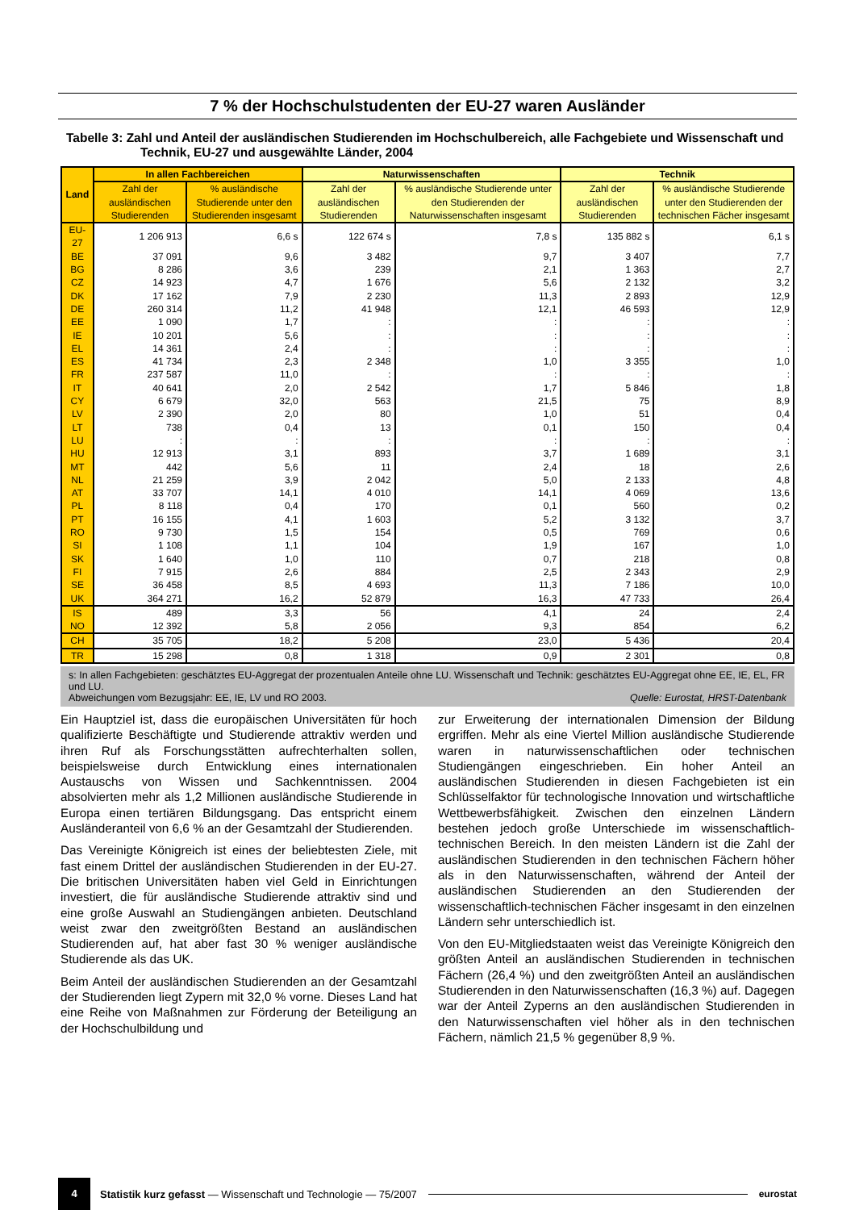7 % der Hochschulstudenten der EU-27 waren Ausländer
Tabelle 3: Zahl und Anteil der ausländischen Studierenden im Hochschulbereich, alle Fachgebiete und Wissenschaft und Technik, EU-27 und ausgewählte Länder, 2004
| Land | In allen Fachbereichen | | Naturwissenschaften | | Technik | |
| --- | --- | --- | --- | --- | --- | --- |
| | Zahl der ausländischen Studierenden | % ausländische Studierende unter den Studierenden insgesamt | Zahl der ausländischen Studierenden | % ausländische Studierende unter den Studierenden der Naturwissenschaften insgesamt | Zahl der ausländischen Studierenden | % ausländische Studierende unter den Studierenden der technischen Fächer insgesamt |
| EU-27 | 1 206 913 | 6,6 s | 122 674 s | 7,8 s | 135 882 s | 6,1 s |
| BE | 37 091 | 9,6 | 3 482 | 9,7 | 3 407 | 7,7 |
| BG | 8 286 | 3,6 | 239 | 2,1 | 1 363 | 2,7 |
| CZ | 14 923 | 4,7 | 1 676 | 5,6 | 2 132 | 3,2 |
| DK | 17 162 | 7,9 | 2 230 | 11,3 | 2 893 | 12,9 |
| DE | 260 314 | 11,2 | 41 948 | 12,1 | 46 593 | 12,9 |
| EE | 1 090 | 1,7 | : | : | : | : |
| IE | 10 201 | 5,6 | : | : | : | : |
| EL | 14 361 | 2,4 | : | : | : | : |
| ES | 41 734 | 2,3 | 2 348 | 1,0 | 3 355 | 1,0 |
| FR | 237 587 | 11,0 | : | : | : | : |
| IT | 40 641 | 2,0 | 2 542 | 1,7 | 5 846 | 1,8 |
| CY | 6 679 | 32,0 | 563 | 21,5 | 75 | 8,9 |
| LV | 2 390 | 2,0 | 80 | 1,0 | 51 | 0,4 |
| LT | 738 | 0,4 | 13 | 0,1 | 150 | 0,4 |
| LU | : | : | : | : | : | : |
| HU | 12 913 | 3,1 | 893 | 3,7 | 1 689 | 3,1 |
| MT | 442 | 5,6 | 11 | 2,4 | 18 | 2,6 |
| NL | 21 259 | 3,9 | 2 042 | 5,0 | 2 133 | 4,8 |
| AT | 33 707 | 14,1 | 4 010 | 14,1 | 4 069 | 13,6 |
| PL | 8 118 | 0,4 | 170 | 0,1 | 560 | 0,2 |
| PT | 16 155 | 4,1 | 1 603 | 5,2 | 3 132 | 3,7 |
| RO | 9 730 | 1,5 | 154 | 0,5 | 769 | 0,6 |
| SI | 1 108 | 1,1 | 104 | 1,9 | 167 | 1,0 |
| SK | 1 640 | 1,0 | 110 | 0,7 | 218 | 0,8 |
| FI | 7 915 | 2,6 | 884 | 2,5 | 2 343 | 2,9 |
| SE | 36 458 | 8,5 | 4 693 | 11,3 | 7 186 | 10,0 |
| UK | 364 271 | 16,2 | 52 879 | 16,3 | 47 733 | 26,4 |
| IS | 489 | 3,3 | 56 | 4,1 | 24 | 2,4 |
| NO | 12 392 | 5,8 | 2 056 | 9,3 | 854 | 6,2 |
| CH | 35 705 | 18,2 | 5 208 | 23,0 | 5 436 | 20,4 |
| TR | 15 298 | 0,8 | 1 318 | 0,9 | 2 301 | 0,8 |
s: In allen Fachgebieten: geschätztes EU-Aggregat der prozentualen Anteile ohne LU. Wissenschaft und Technik: geschätztes EU-Aggregat ohne EE, IE, EL, FR und LU.
Abweichungen vom Bezugsjahr: EE, IE, LV und RO 2003. Quelle: Eurostat, HRST-Datenbank
Ein Hauptziel ist, dass die europäischen Universitäten für hoch qualifizierte Beschäftigte und Studierende attraktiv werden und ihren Ruf als Forschungsstätten aufrechterhalten sollen, beispielsweise durch Entwicklung eines internationalen Austauschs von Wissen und Sachkenntnissen. 2004 absolvierten mehr als 1,2 Millionen ausländische Studierende in Europa einen tertiären Bildungsgang. Das entspricht einem Ausländeranteil von 6,6 % an der Gesamtzahl der Studierenden.
Das Vereinigte Königreich ist eines der beliebtesten Ziele, mit fast einem Drittel der ausländischen Studierenden in der EU-27. Die britischen Universitäten haben viel Geld in Einrichtungen investiert, die für ausländische Studierende attraktiv sind und eine große Auswahl an Studiengängen anbieten. Deutschland weist zwar den zweitgrößten Bestand an ausländischen Studierenden auf, hat aber fast 30 % weniger ausländische Studierende als das UK.
Beim Anteil der ausländischen Studierenden an der Gesamtzahl der Studierenden liegt Zypern mit 32,0 % vorne. Dieses Land hat eine Reihe von Maßnahmen zur Förderung der Beteiligung an der Hochschulbildung und
zur Erweiterung der internationalen Dimension der Bildung ergriffen. Mehr als eine Viertel Million ausländische Studierende waren in naturwissenschaftlichen oder technischen Studiengängen eingeschrieben. Ein hoher Anteil an ausländischen Studierenden in diesen Fachgebieten ist ein Schlüsselfaktor für technologische Innovation und wirtschaftliche Wettbewerbsfähigkeit. Zwischen den einzelnen Ländern bestehen jedoch große Unterschiede im wissenschaftlich-technischen Bereich. In den meisten Ländern ist die Zahl der ausländischen Studierenden in den technischen Fächern höher als in den Naturwissenschaften, während der Anteil der ausländischen Studierenden an den Studierenden der wissenschaftlich-technischen Fächer insgesamt in den einzelnen Ländern sehr unterschiedlich ist.
Von den EU-Mitgliedstaaten weist das Vereinigte Königreich den größten Anteil an ausländischen Studierenden in technischen Fächern (26,4 %) und den zweitgrößten Anteil an ausländischen Studierenden in den Naturwissenschaften (16,3 %) auf. Dagegen war der Anteil Zyperns an den ausländischen Studierenden in den Naturwissenschaften viel höher als in den technischen Fächern, nämlich 21,5 % gegenüber 8,9 %.
4
Statistik kurz gefasst — Wissenschaft und Technologie — 75/2007
eurostat